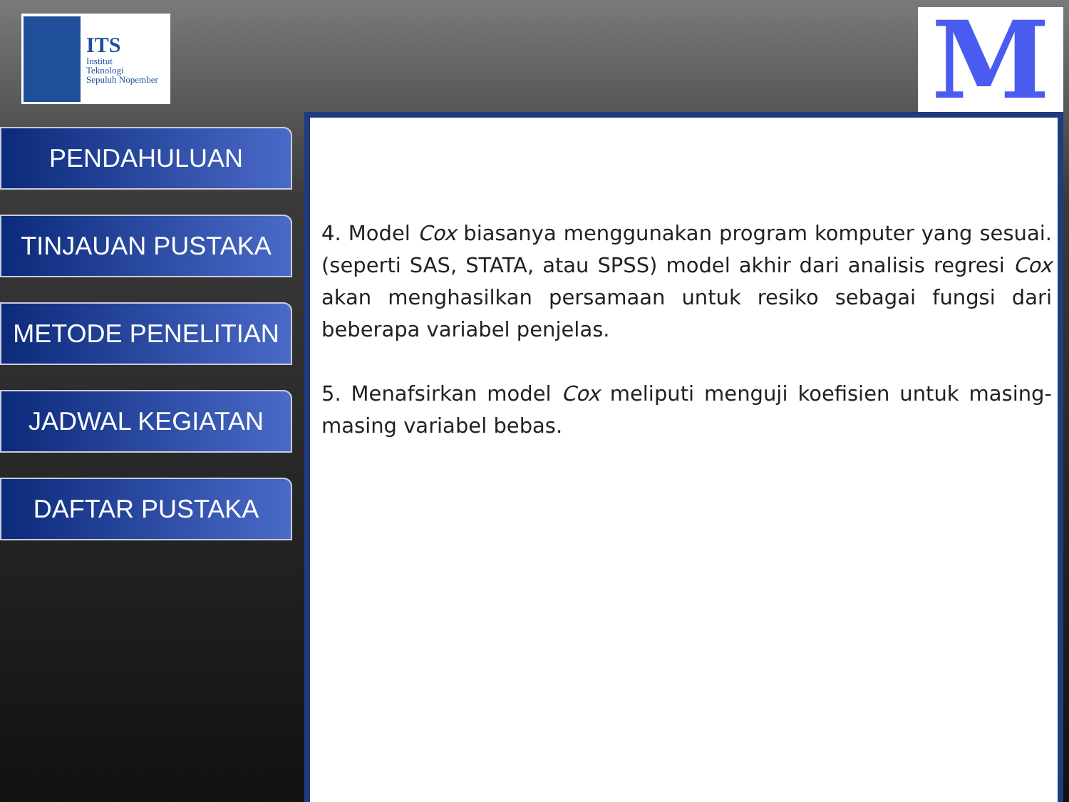ITS
Institut
Teknologi
Sepuluh Nopember
M
PENDAHULUAN
TINJAUAN PUSTAKA
METODE PENELITIAN
JADWAL KEGIATAN
DAFTAR PUSTAKA
4. Model Cox biasanya menggunakan program komputer yang sesuai. (seperti SAS, STATA, atau SPSS) model akhir dari analisis regresi Cox akan menghasilkan persamaan untuk resiko sebagai fungsi dari beberapa variabel penjelas.
5. Menafsirkan model Cox meliputi menguji koefisien untuk masing-masing variabel bebas.